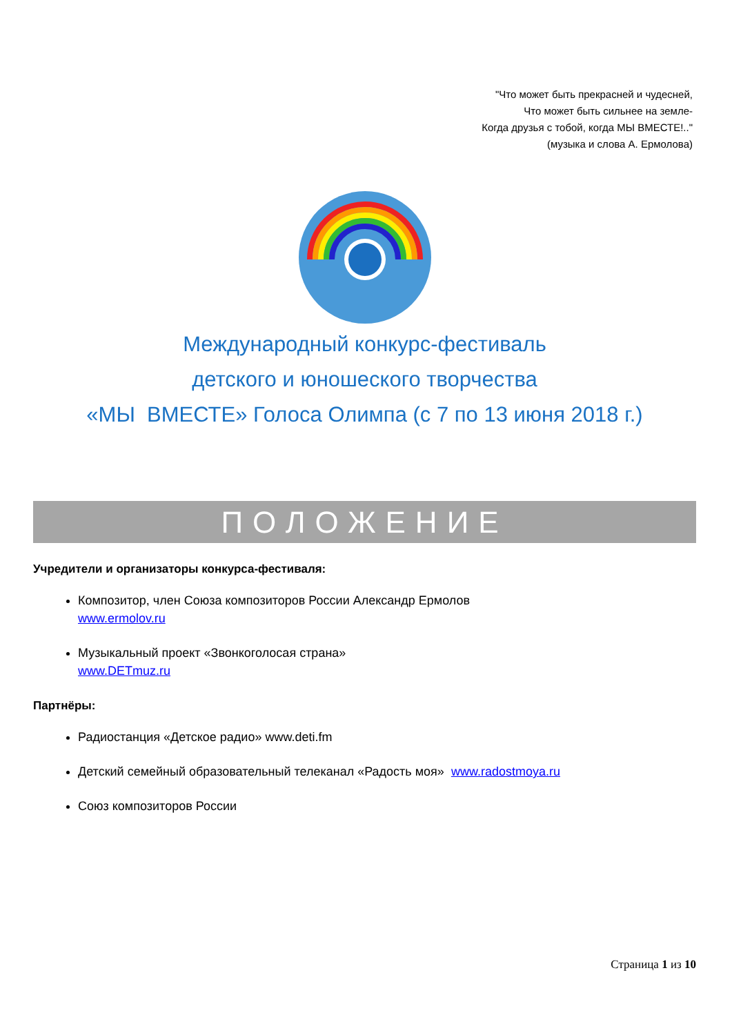"Что может быть прекрасней и чудесней,
Что может быть сильнее на земле-
Когда друзья с тобой, когда МЫ ВМЕСТЕ!.."
(музыка и слова А. Ермолова)
Международный конкурс-фестиваль
детского и юношеского творчества
«МЫ ВМЕСТЕ» Голоса Олимпа (с 7 по 13 июня 2018 г.)
ПОЛОЖЕНИЕ
Учредители и организаторы конкурса-фестиваля:
Композитор, член Союза композиторов России Александр Ермолов
www.ermolov.ru
Музыкальный проект «Звонкоголосая страна»
www.DETmuz.ru
Партнёры:
Радиостанция «Детское радио» www.deti.fm
Детский семейный образовательный телеканал «Радость моя» www.radostmoya.ru
Союз композиторов России
Страница 1 из 10